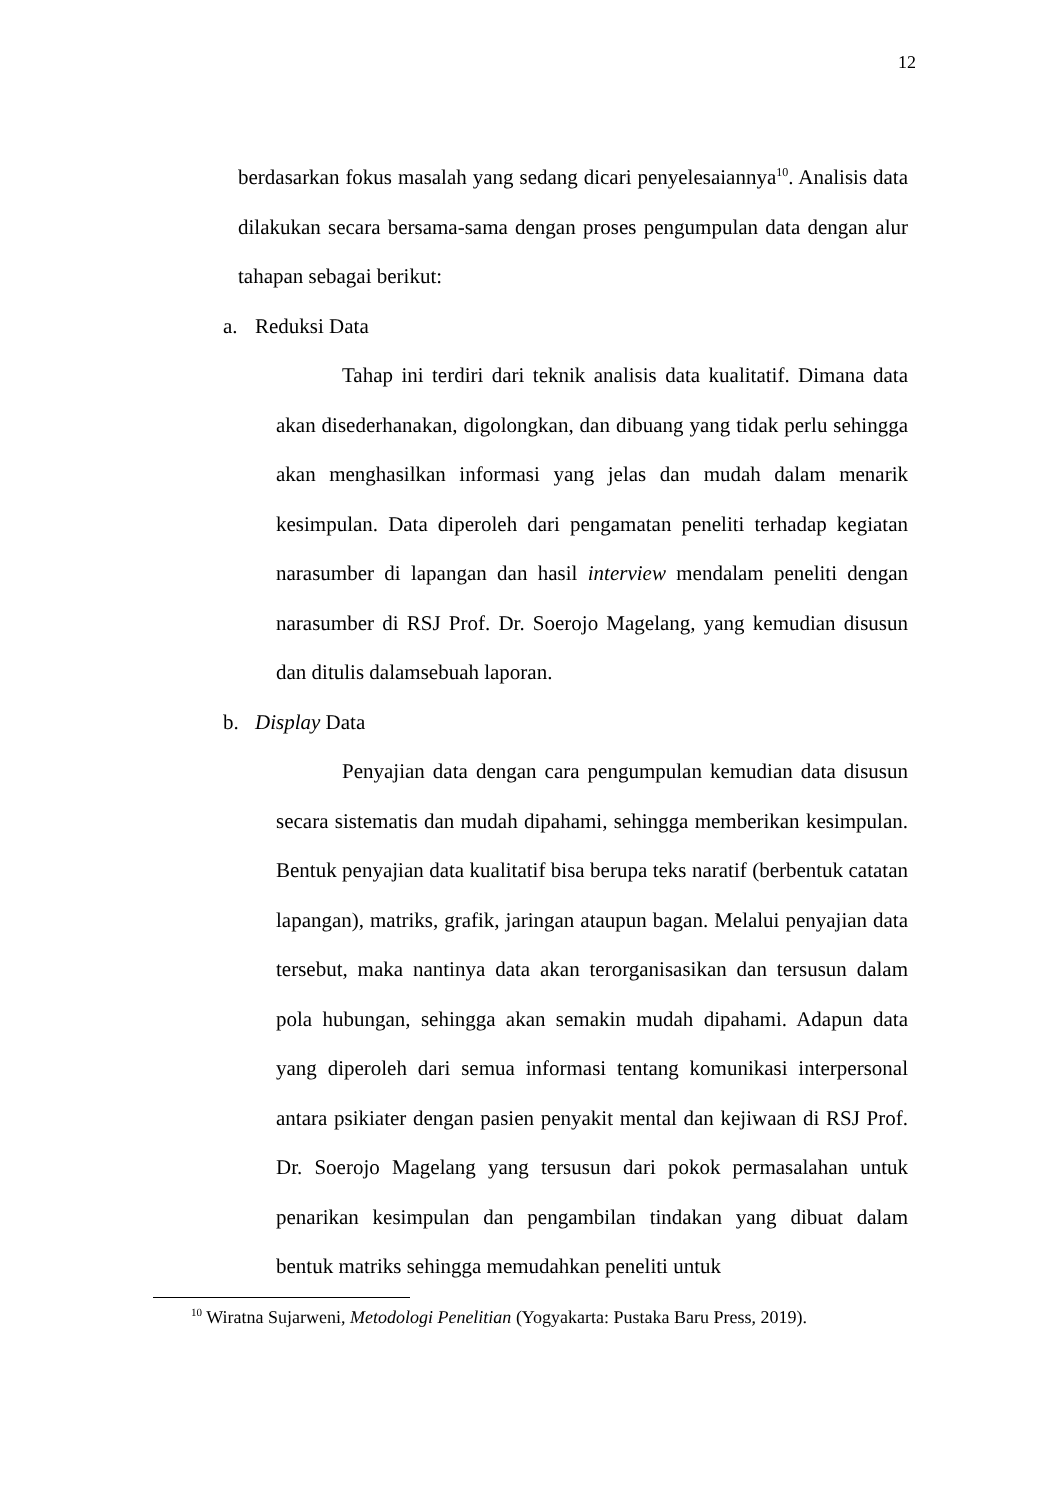12
berdasarkan fokus masalah yang sedang dicari penyelesaiannya<sup>10</sup>. Analisis data dilakukan secara bersama-sama dengan proses pengumpulan data dengan alur tahapan sebagai berikut:
a. Reduksi Data
Tahap ini terdiri dari teknik analisis data kualitatif. Dimana data akan disederhanakan, digolongkan, dan dibuang yang tidak perlu sehingga akan menghasilkan informasi yang jelas dan mudah dalam menarik kesimpulan. Data diperoleh dari pengamatan peneliti terhadap kegiatan narasumber di lapangan dan hasil interview mendalam peneliti dengan narasumber di RSJ Prof. Dr. Soerojo Magelang, yang kemudian disusun dan ditulis dalamsebuah laporan.
b. Display Data
Penyajian data dengan cara pengumpulan kemudian data disusun secara sistematis dan mudah dipahami, sehingga memberikan kesimpulan. Bentuk penyajian data kualitatif bisa berupa teks naratif (berbentuk catatan lapangan), matriks, grafik, jaringan ataupun bagan. Melalui penyajian data tersebut, maka nantinya data akan terorganisasikan dan tersusun dalam pola hubungan, sehingga akan semakin mudah dipahami. Adapun data yang diperoleh dari semua informasi tentang komunikasi interpersonal antara psikiater dengan pasien penyakit mental dan kejiwaan di RSJ Prof. Dr. Soerojo Magelang yang tersusun dari pokok permasalahan untuk penarikan kesimpulan dan pengambilan tindakan yang dibuat dalam bentuk matriks sehingga memudahkan peneliti untuk
<sup>10</sup> Wiratna Sujarweni, Metodologi Penelitian (Yogyakarta: Pustaka Baru Press, 2019).